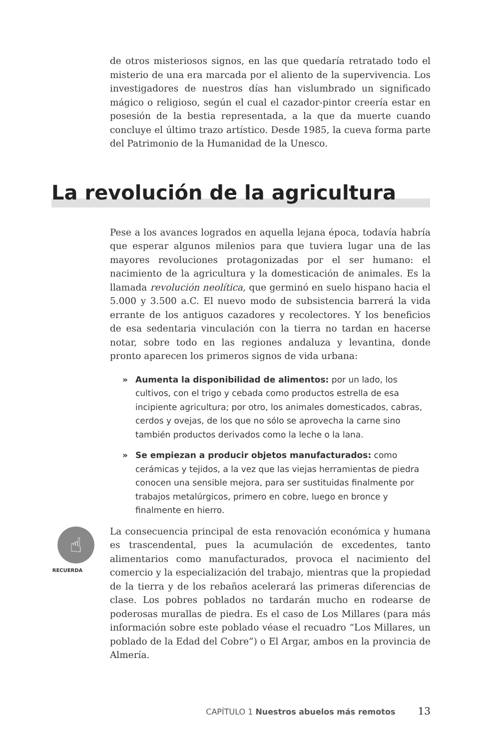de otros misteriosos signos, en las que quedaría retratado todo el misterio de una era marcada por el aliento de la supervivencia. Los investigadores de nuestros días han vislumbrado un significado mágico o religioso, según el cual el cazador-pintor creería estar en posesión de la bestia representada, a la que da muerte cuando concluye el último trazo artístico. Desde 1985, la cueva forma parte del Patrimonio de la Humanidad de la Unesco.
La revolución de la agricultura
Pese a los avances logrados en aquella lejana época, todavía habría que esperar algunos milenios para que tuviera lugar una de las mayores revoluciones protagonizadas por el ser humano: el nacimiento de la agricultura y la domesticación de animales. Es la llamada revolución neolítica, que germinó en suelo hispano hacia el 5.000 y 3.500 a.C. El nuevo modo de subsistencia barrerá la vida errante de los antiguos cazadores y recolectores. Y los beneficios de esa sedentaria vinculación con la tierra no tardan en hacerse notar, sobre todo en las regiones andaluza y levantina, donde pronto aparecen los primeros signos de vida urbana:
» Aumenta la disponibilidad de alimentos: por un lado, los cultivos, con el trigo y cebada como productos estrella de esa incipiente agricultura; por otro, los animales domesticados, cabras, cerdos y ovejas, de los que no sólo se aprovecha la carne sino también productos derivados como la leche o la lana.
» Se empiezan a producir objetos manufacturados: como cerámicas y tejidos, a la vez que las viejas herramientas de piedra conocen una sensible mejora, para ser sustituidas finalmente por trabajos metalúrgicos, primero en cobre, luego en bronce y finalmente en hierro.
☝
RECUERDA
La consecuencia principal de esta renovación económica y humana es trascendental, pues la acumulación de excedentes, tanto alimentarios como manufacturados, provoca el nacimiento del comercio y la especialización del trabajo, mientras que la propiedad de la tierra y de los rebaños acelerará las primeras diferencias de clase. Los pobres poblados no tardarán mucho en rodearse de poderosas murallas de piedra. Es el caso de Los Millares (para más información sobre este poblado véase el recuadro “Los Millares, un poblado de la Edad del Cobre”) o El Argar, ambos en la provincia de Almería.
CAPÍTULO 1 Nuestros abuelos más remotos 13